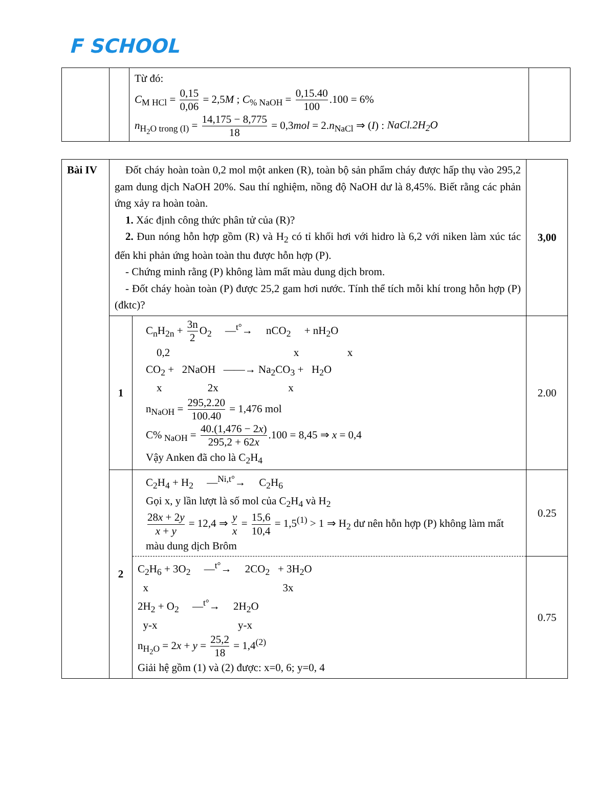F SCHOOL
| | | Từ đó: C<sub>M HCl</sub> = 0,15 0,06 = 2,5 M ; C<sub>% NaOH</sub> = 0,15.40 100 .100 = 6% n<sub>H<sub>2</sub>O trong (I)</sub> = 14,175 − 8,775 18 = 0,3 mol = 2. n<sub>NaCl</sub> ⇒ ( I ) : NaCl.2H<sub>2</sub>O | |
| Bài IV | Đốt cháy hoàn toàn 0,2 mol một anken (R), toàn bộ sản phẩm cháy được hấp thụ vào 295,2 gam dung dịch NaOH 20%. Sau thí nghiệm, nồng độ NaOH dư là 8,45%. Biết rằng các phản ứng xảy ra hoàn toàn. 1. Xác định công thức phân tử của (R)? 2. Đun nóng hỗn hợp gồm (R) và H<sub>2</sub> có tỉ khối hơi với hidro là 6,2 với niken làm xúc tác đến khi phản ứng hoàn toàn thu được hỗn hợp (P). - Chứng minh rằng (P) không làm mất màu dung dịch brom. - Đốt cháy hoàn toàn (P) được 25,2 gam hơi nước. Tính thể tích mỗi khí trong hỗn hợp (P) (đktc)? | | 3,00 |
| | 1 | C<sub>n</sub>H<sub>2n</sub> + 3n 2 O<sub>2</sub> —<sup>t°</sup>→ nCO<sub>2</sub> + nH<sub>2</sub>O 0,2 x x CO<sub>2</sub> + 2NaOH ——→ Na<sub>2</sub>CO<sub>3</sub> + H<sub>2</sub>O x 2x x n<sub>NaOH</sub> = 295,2.20 100.40 = 1,476 mol C%<sub>NaOH</sub> = 40.(1,476 − 2 x ) 295,2 + 62 x .100 = 8,45 ⇒ x = 0,4 Vậy Anken đã cho là C<sub>2</sub>H<sub>4</sub> | 2.00 |
| | 2 | C<sub>2</sub>H<sub>4</sub> + H<sub>2</sub> —<sup>Ni,t°</sup>→ C<sub>2</sub>H<sub>6</sub> Gọi x, y lần lượt là số mol của C<sub>2</sub>H<sub>4</sub> và H<sub>2</sub> 28 x + 2 y x + y = 12,4 ⇒ y x = 15,6 10,4 = 1,5<sup>(1)</sup> > 1 ⇒ H<sub>2</sub> dư nên hỗn hợp (P) không làm mất màu dung dịch Brôm | 0.25 |
| | | C<sub>2</sub>H<sub>6</sub> + 3O<sub>2</sub> —<sup>t°</sup>→ 2CO<sub>2</sub> + 3H<sub>2</sub>O x 3x 2H<sub>2</sub> + O<sub>2</sub> —<sup>t°</sup>→ 2H<sub>2</sub>O y-x y-x n<sub>H<sub>2</sub>O</sub> = 2 x + y = 25,2 18 = 1,4<sup>(2)</sup> Giải hệ gồm (1) và (2) được: x=0, 6; y=0, 4 | 0.75 |